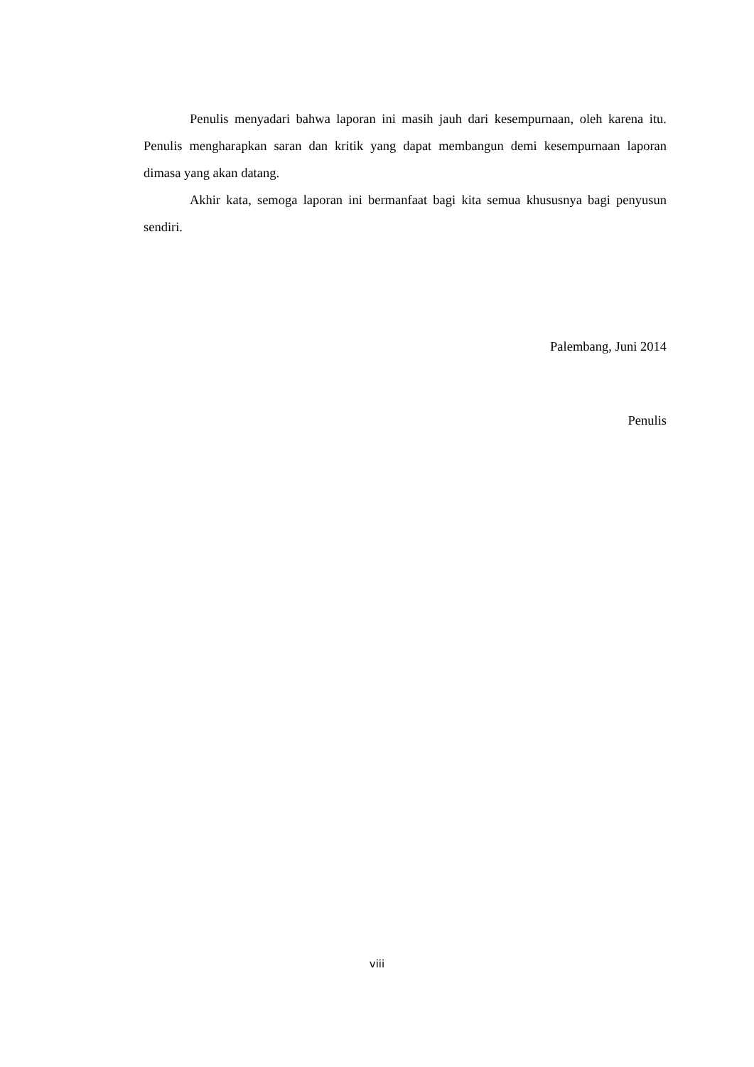Penulis menyadari bahwa laporan ini masih jauh dari kesempurnaan, oleh karena itu. Penulis mengharapkan saran dan kritik yang dapat membangun demi kesempurnaan laporan dimasa yang akan datang.
Akhir kata, semoga laporan ini bermanfaat bagi kita semua khususnya bagi penyusun sendiri.
Palembang, Juni 2014
Penulis
viii